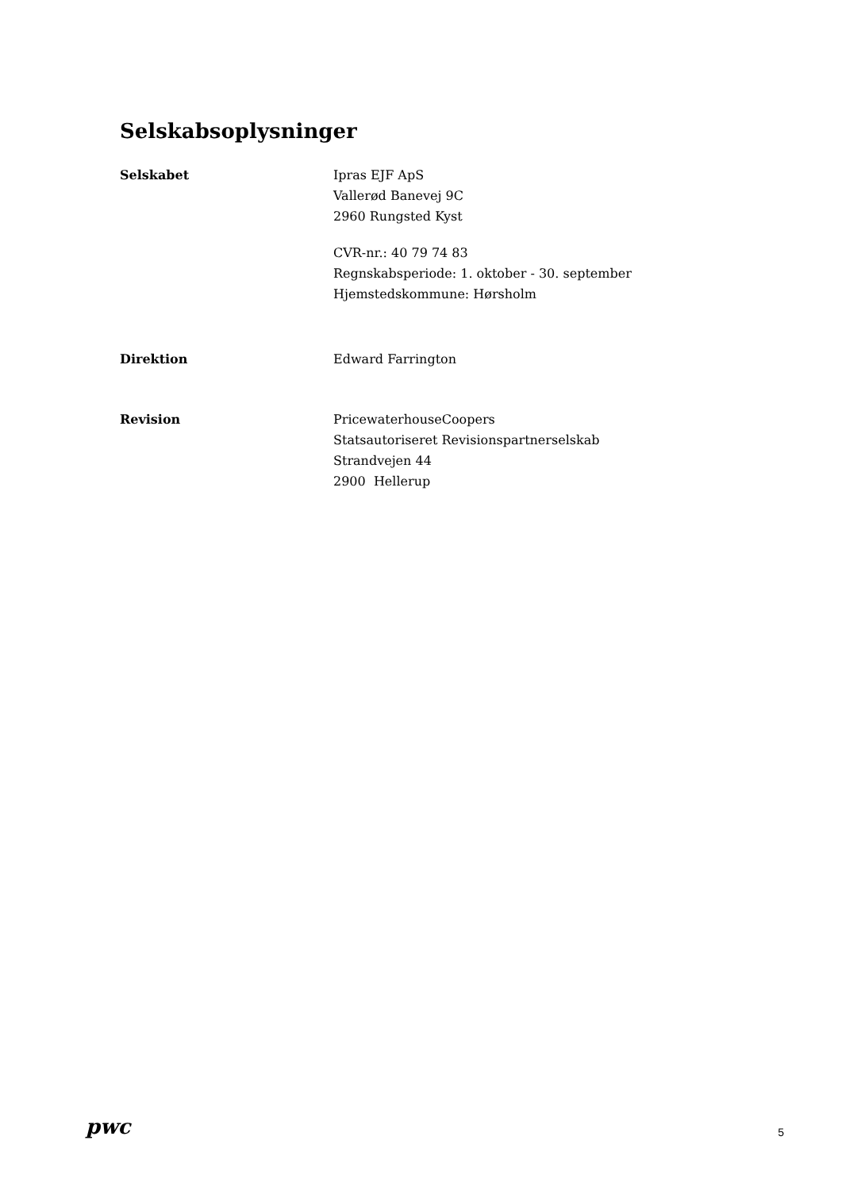Selskabsoplysninger
Selskabet Ipras EJF ApS
Vallerød Banevej 9C
2960 Rungsted Kyst
CVR-nr.: 40 79 74 83
Regnskabsperiode: 1. oktober - 30. september
Hjemstedskommune: Hørsholm
Direktion Edward Farrington
Revision PricewaterhouseCoopers
Statsautoriseret Revisionspartnerselskab
Strandvejen 44
2900 Hellerup
pwc
5